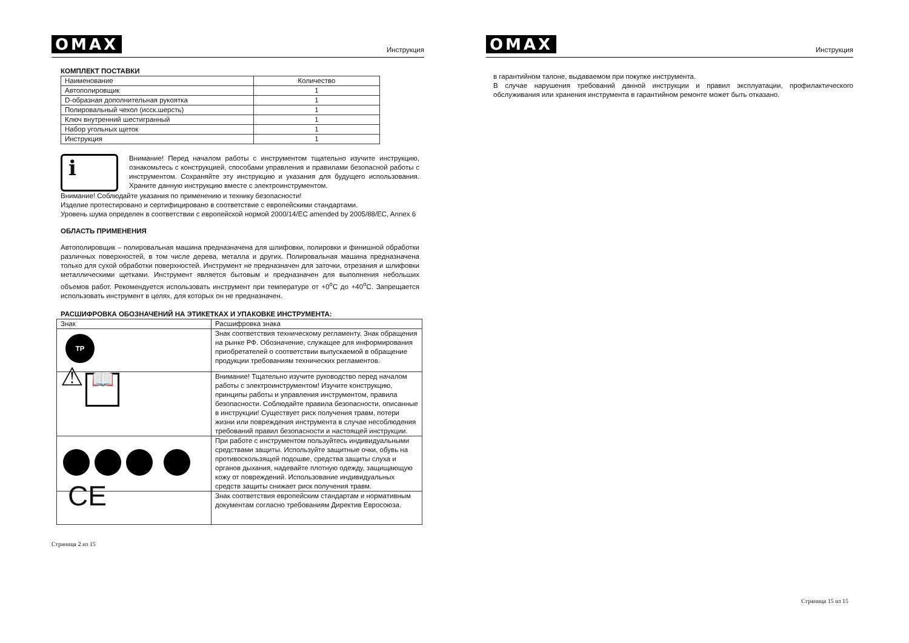OMAX Инструкция
КОМПЛЕКТ ПОСТАВКИ
| Наименование | Количество |
| --- | --- |
| Автополировщик | 1 |
| D-образная дополнительная рукоятка | 1 |
| Полировальный чехол (исск.шерсть) | 1 |
| Ключ внутренний шестигранный | 1 |
| Набор угольных щеток | 1 |
| Инструкция | 1 |
i
Внимание! Перед началом работы с инструментом тщательно изучите инструкцию, ознакомьтесь с конструкцией, способами управления и правилами безопасной работы с инструментом. Сохраняйте эту инструкцию и указания для будущего использования. Храните данную инструкцию вместе с электроинструментом.
Внимание! Соблюдайте указания по применению и технику безопасности!
Изделие протестировано и сертифицировано в соответствие с европейскими стандартами.
Уровень шума определен в соответствии с европейской нормой 2000/14/EC amended by 2005/88/EC, Annex 6
ОБЛАСТЬ ПРИМЕНЕНИЯ
Автополировщик – полировальная машина предназначена для шлифовки, полировки и финишной обработки различных поверхностей, в том числе дерева, металла и других. Полировальная машина предназначена только для сухой обработки поверхностей. Инструмент не предназначен для заточки, отрезания и шлифовки металлическими щетками. Инструмент является бытовым и предназначен для выполнения небольших объемов работ. Рекомендуется использовать инструмент при температуре от +0<sup>o</sup>C до +40<sup>o</sup>C. Запрещается использовать инструмент в целях, для которых он не предназначен.
РАСШИФРОВКА ОБОЗНАЧЕНИЙ НА ЭТИКЕТКАХ И УПАКОВКЕ ИНСТРУМЕНТА:
| Знак | Расшифровка знака |
| --- | --- |
| ТР | Знак соответствия техническому регламенту. Знак обращения на рынке РФ. Обозначение, служащее для информирования приобретателей о соответствии выпускаемой в обращение продукции требованиям технических регламентов. |
| ⚠ 📖 | Внимание! Тщательно изучите руководство перед началом работы с электроинструментом! Изучите конструкцию, принципы работы и управления инструментом, правила безопасности. Соблюдайте правила безопасности, описанные в инструкции! Существует риск получения травм, потери жизни или повреждения инструмента в случае несоблюдения требований правил безопасности и настоящей инструкции. |
| | При работе с инструментом пользуйтесь индивидуальными средствами защиты. Используйте защитные очки, обувь на противоскользящей подошве, средства защиты слуха и органов дыхания, надевайте плотную одежду, защищающую кожу от повреждений. Использование индивидуальных средств защиты снижает риск получения травм. |
| CE | Знак соответствия европейским стандартам и нормативным документам согласно требованиям Директив Евросоюза. |
Страница 2 из 15
OMAX Инструкция
в гарантийном талоне, выдаваемом при покупке инструмента.
В случае нарушения требований данной инструкции и правил эксплуатации, профилактического обслуживания или хранения инструмента в гарантийном ремонте может быть отказано.
Страница 15 из 15